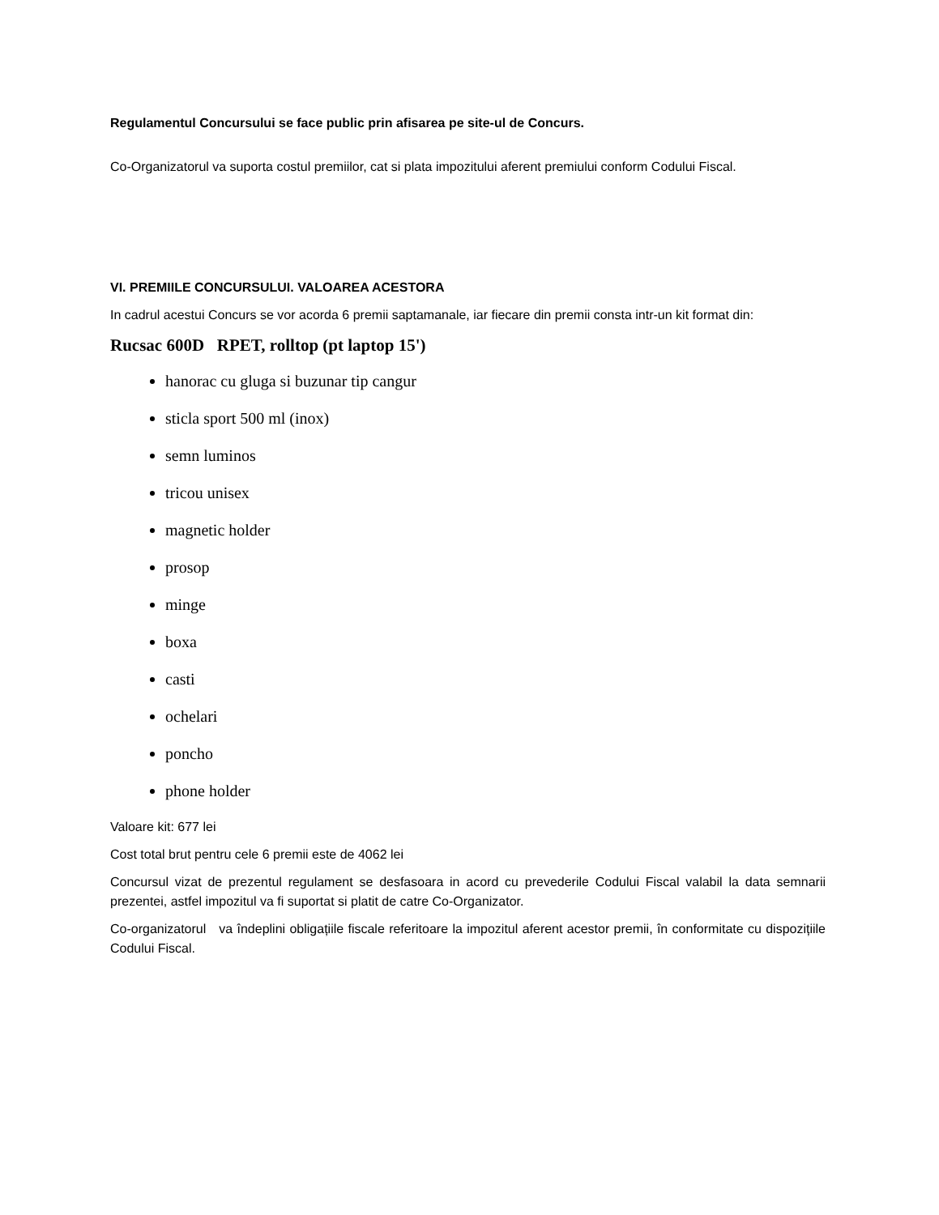Regulamentul Concursului se face public prin afisarea pe site-ul de Concurs.
Co-Organizatorul va suporta costul premiilor, cat si plata impozitului aferent premiului conform Codului Fiscal.
VI. PREMIILE CONCURSULUI. VALOAREA ACESTORA
In cadrul acestui Concurs se vor acorda 6 premii saptamanale, iar fiecare din premii consta intr-un kit format din:
Rucsac 600D RPET, rolltop (pt laptop 15')
hanorac cu gluga si buzunar tip cangur
sticla sport 500 ml (inox)
semn luminos
tricou unisex
magnetic holder
prosop
minge
boxa
casti
ochelari
poncho
phone holder
Valoare kit: 677 lei
Cost total brut pentru cele 6 premii este de 4062 lei
Concursul vizat de prezentul regulament se desfasoara in acord cu prevederile Codului Fiscal valabil la data semnarii prezentei, astfel impozitul va fi suportat si platit de catre Co-Organizator.
Co-organizatorul va îndeplini obligațiile fiscale referitoare la impozitul aferent acestor premii, în conformitate cu dispozițiile Codului Fiscal.